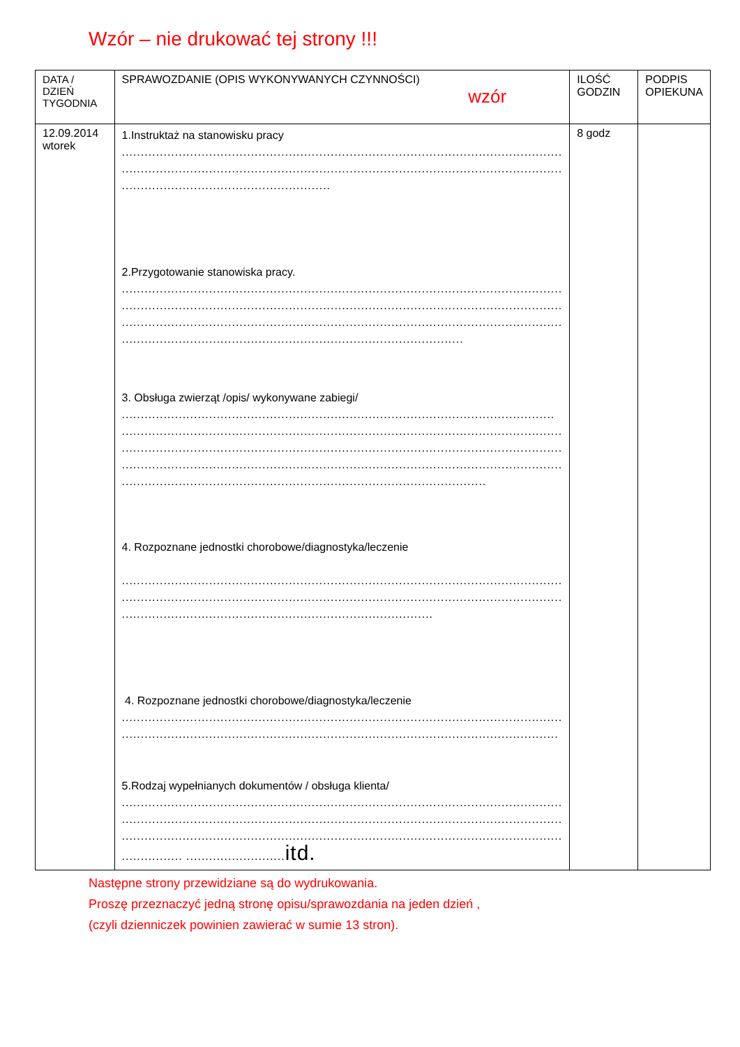Wzór – nie drukować tej strony !!!
| DATA / DZIEŃ TYGODNIA | SPRAWOZDANIE (OPIS WYKONYWANYCH CZYNNOŚCI) wzór | ILOŚĆ GODZIN | PODPIS OPIEKUNA |
| 12.09.2014 wtorek | 1.Instruktaż na stanowisku pracy .................................................................................................................... .................................................................................................................... ....................................................... 2.Przygotowanie stanowiska pracy. .................................................................................................................... .................................................................................................................... .................................................................................................................... .......................................................................................... 3. Obsługa zwierząt /opis/ wykonywane zabiegi/ .................................................................................................................. .................................................................................................................... .................................................................................................................... .................................................................................................................... ................................................................................................ 4. Rozpoznane jednostki chorobowe/diagnostyka/leczenie .................................................................................................................... .................................................................................................................... .................................................................................. 4. Rozpoznane jednostki chorobowe/diagnostyka/leczenie .................................................................................................................... ................................................................................................................... 5.Rodzaj wypełnianych dokumentów / obsługa klienta/ .................................................................................................................... .................................................................................................................... .................................................................................................................... ................ .......................... itd. | 8 godz | |
Następne strony przewidziane są do wydrukowania.
Proszę przeznaczyć jedną stronę opisu/sprawozdania na jeden dzień ,
(czyli dzienniczek powinien zawierać w sumie 13 stron).